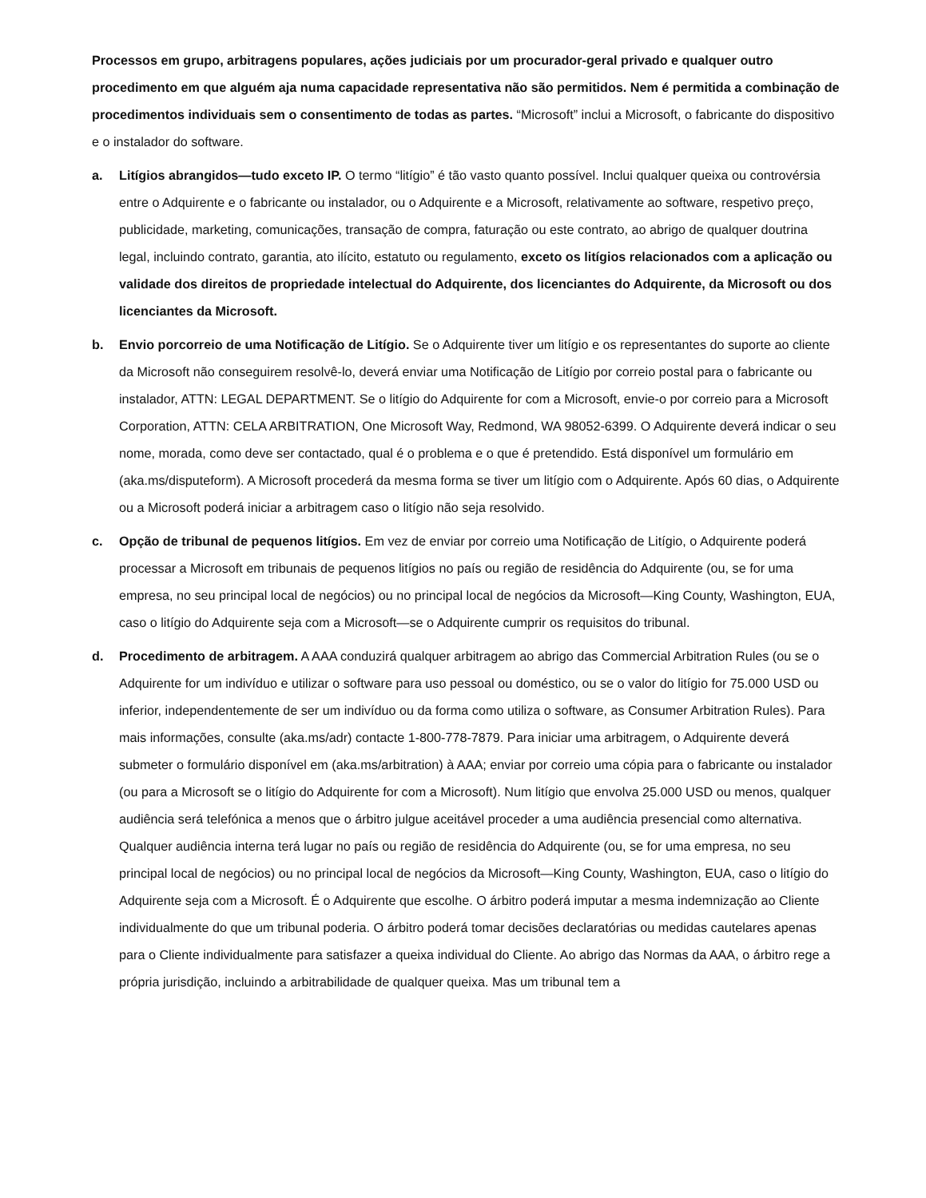Processos em grupo, arbitragens populares, ações judiciais por um procurador-geral privado e qualquer outro procedimento em que alguém aja numa capacidade representativa não são permitidos. Nem é permitida a combinação de procedimentos individuais sem o consentimento de todas as partes. “Microsoft” inclui a Microsoft, o fabricante do dispositivo e o instalador do software.
a. Litígios abrangidos—tudo exceto IP. O termo “litígio” é tão vasto quanto possível. Inclui qualquer queixa ou controvérsia entre o Adquirente e o fabricante ou instalador, ou o Adquirente e a Microsoft, relativamente ao software, respetivo preço, publicidade, marketing, comunicações, transação de compra, faturação ou este contrato, ao abrigo de qualquer doutrina legal, incluindo contrato, garantia, ato ilícito, estatuto ou regulamento, exceto os litígios relacionados com a aplicação ou validade dos direitos de propriedade intelectual do Adquirente, dos licenciantes do Adquirente, da Microsoft ou dos licenciantes da Microsoft.
b. Envio porcorreio de uma Notificação de Litígio. Se o Adquirente tiver um litígio e os representantes do suporte ao cliente da Microsoft não conseguirem resolvê-lo, deverá enviar uma Notificação de Litígio por correio postal para o fabricante ou instalador, ATTN: LEGAL DEPARTMENT. Se o litígio do Adquirente for com a Microsoft, envie-o por correio para a Microsoft Corporation, ATTN: CELA ARBITRATION, One Microsoft Way, Redmond, WA 98052-6399. O Adquirente deverá indicar o seu nome, morada, como deve ser contactado, qual é o problema e o que é pretendido. Está disponível um formulário em (aka.ms/disputeform). A Microsoft procederá da mesma forma se tiver um litígio com o Adquirente. Após 60 dias, o Adquirente ou a Microsoft poderá iniciar a arbitragem caso o litígio não seja resolvido.
c. Opção de tribunal de pequenos litígios. Em vez de enviar por correio uma Notificação de Litígio, o Adquirente poderá processar a Microsoft em tribunais de pequenos litígios no país ou região de residência do Adquirente (ou, se for uma empresa, no seu principal local de negócios) ou no principal local de negócios da Microsoft—King County, Washington, EUA, caso o litígio do Adquirente seja com a Microsoft—se o Adquirente cumprir os requisitos do tribunal.
d. Procedimento de arbitragem. A AAA conduzirá qualquer arbitragem ao abrigo das Commercial Arbitration Rules (ou se o Adquirente for um indivíduo e utilizar o software para uso pessoal ou doméstico, ou se o valor do litígio for 75.000 USD ou inferior, independentemente de ser um indivíduo ou da forma como utiliza o software, as Consumer Arbitration Rules). Para mais informações, consulte (aka.ms/adr) contacte 1-800-778-7879. Para iniciar uma arbitragem, o Adquirente deverá submeter o formulário disponível em (aka.ms/arbitration) à AAA; enviar por correio uma cópia para o fabricante ou instalador (ou para a Microsoft se o litígio do Adquirente for com a Microsoft). Num litígio que envolva 25.000 USD ou menos, qualquer audiência será telefónica a menos que o árbitro julgue aceitável proceder a uma audiência presencial como alternativa. Qualquer audiência interna terá lugar no país ou região de residência do Adquirente (ou, se for uma empresa, no seu principal local de negócios) ou no principal local de negócios da Microsoft—King County, Washington, EUA, caso o litígio do Adquirente seja com a Microsoft. É o Adquirente que escolhe. O árbitro poderá imputar a mesma indemnização ao Cliente individualmente do que um tribunal poderia. O árbitro poderá tomar decisões declaratórias ou medidas cautelares apenas para o Cliente individualmente para satisfazer a queixa individual do Cliente. Ao abrigo das Normas da AAA, o árbitro rege a própria jurisdição, incluindo a arbitrabilidade de qualquer queixa. Mas um tribunal tem a